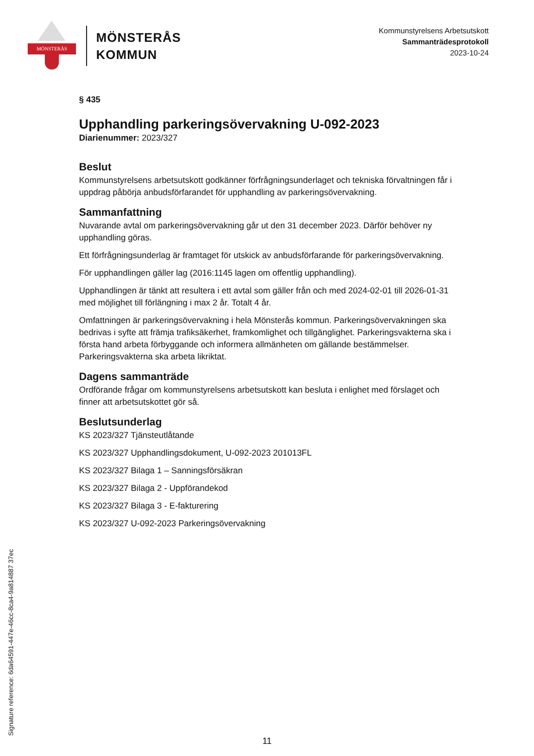MÖNSTERÅS
MÖNSTERÅS
KOMMUN
Kommunstyrelsens Arbetsutskott
Sammanträdesprotokoll
2023-10-24
§ 435
Upphandling parkeringsövervakning U-092-2023
Diarienummer: 2023/327
Beslut
Kommunstyrelsens arbetsutskott godkänner förfrågningsunderlaget och tekniska förvaltningen får i uppdrag påbörja anbudsförfarandet för upphandling av parkeringsövervakning.
Sammanfattning
Nuvarande avtal om parkeringsövervakning går ut den 31 december 2023. Därför behöver ny upphandling göras.
Ett förfrågningsunderlag är framtaget för utskick av anbudsförfarande för parkeringsövervakning.
För upphandlingen gäller lag (2016:1145 lagen om offentlig upphandling).
Upphandlingen är tänkt att resultera i ett avtal som gäller från och med 2024-02-01 till 2026-01-31 med möjlighet till förlängning i max 2 år. Totalt 4 år.
Omfattningen är parkeringsövervakning i hela Mönsterås kommun. Parkeringsövervakningen ska bedrivas i syfte att främja trafiksäkerhet, framkomlighet och tillgänglighet. Parkeringsvakterna ska i första hand arbeta förbyggande och informera allmänheten om gällande bestämmelser. Parkeringsvakterna ska arbeta likriktat.
Dagens sammanträde
Ordförande frågar om kommunstyrelsens arbetsutskott kan besluta i enlighet med förslaget och finner att arbetsutskottet gör så.
Beslutsunderlag
KS 2023/327 Tjänsteutlåtande
KS 2023/327 Upphandlingsdokument, U-092-2023 201013FL
KS 2023/327 Bilaga 1 – Sanningsförsäkran
KS 2023/327 Bilaga 2 - Uppförandekod
KS 2023/327 Bilaga 3 - E-fakturering
KS 2023/327 U-092-2023 Parkeringsövervakning
Signature reference: 6da64591-447e-46cc-8ca4-9a814887 37ec
11